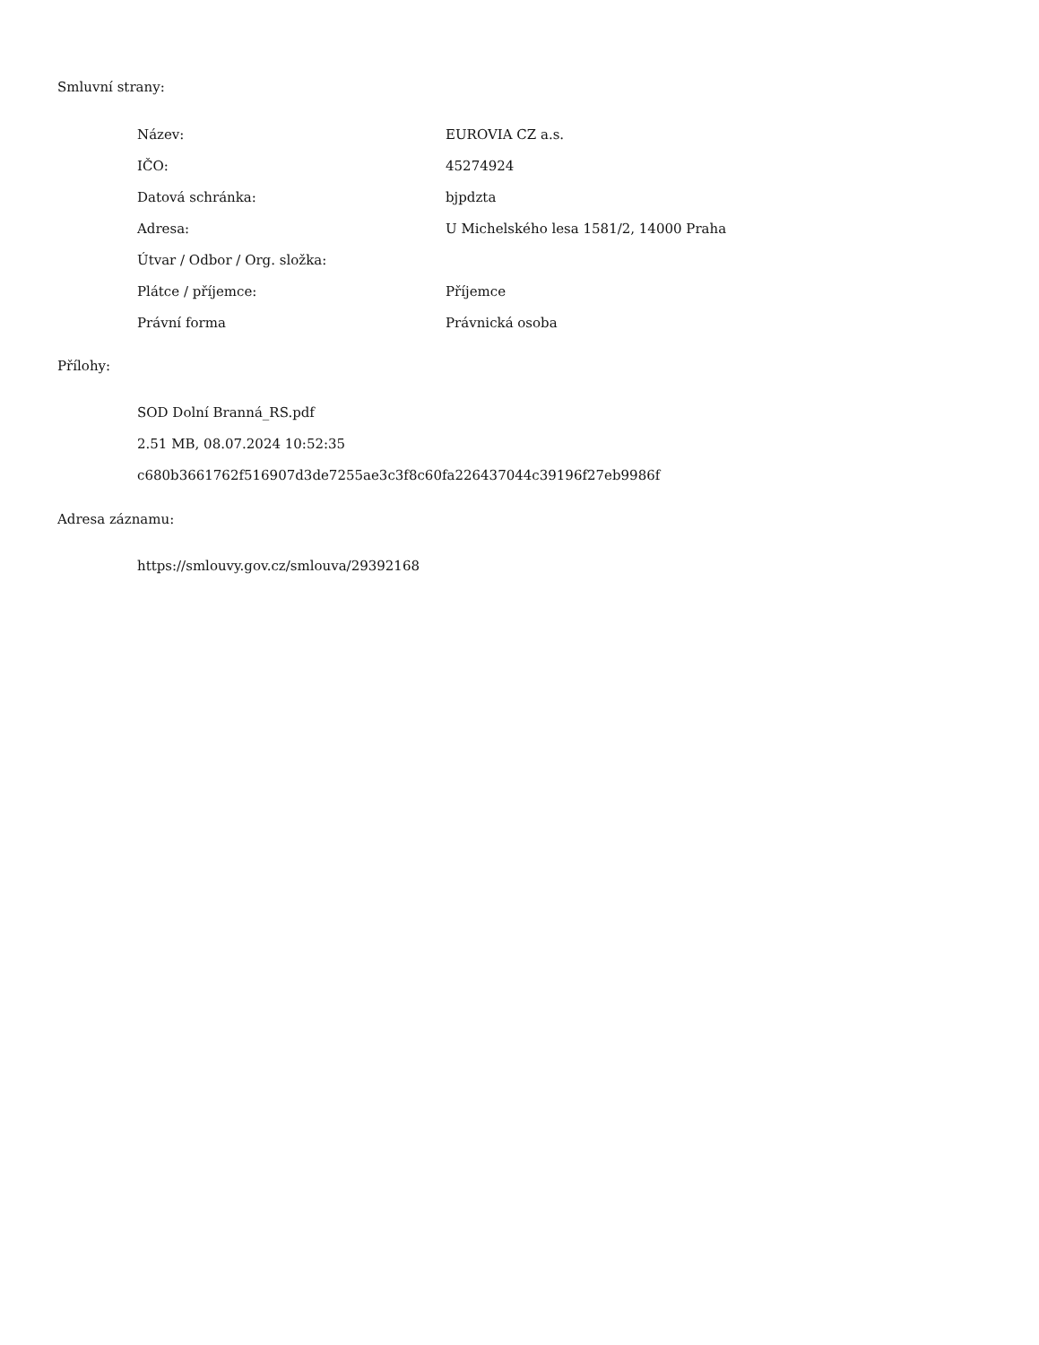Smluvní strany:
| Název: | EUROVIA CZ a.s. |
| IČO: | 45274924 |
| Datová schránka: | bjpdzta |
| Adresa: | U Michelského lesa 1581/2, 14000 Praha |
| Útvar / Odbor / Org. složka: | |
| Plátce / příjemce: | Příjemce |
| Právní forma | Právnická osoba |
Přílohy:
SOD Dolní Branná_RS.pdf
2.51 MB, 08.07.2024 10:52:35
c680b3661762f516907d3de7255ae3c3f8c60fa226437044c39196f27eb9986f
Adresa záznamu:
https://smlouvy.gov.cz/smlouva/29392168